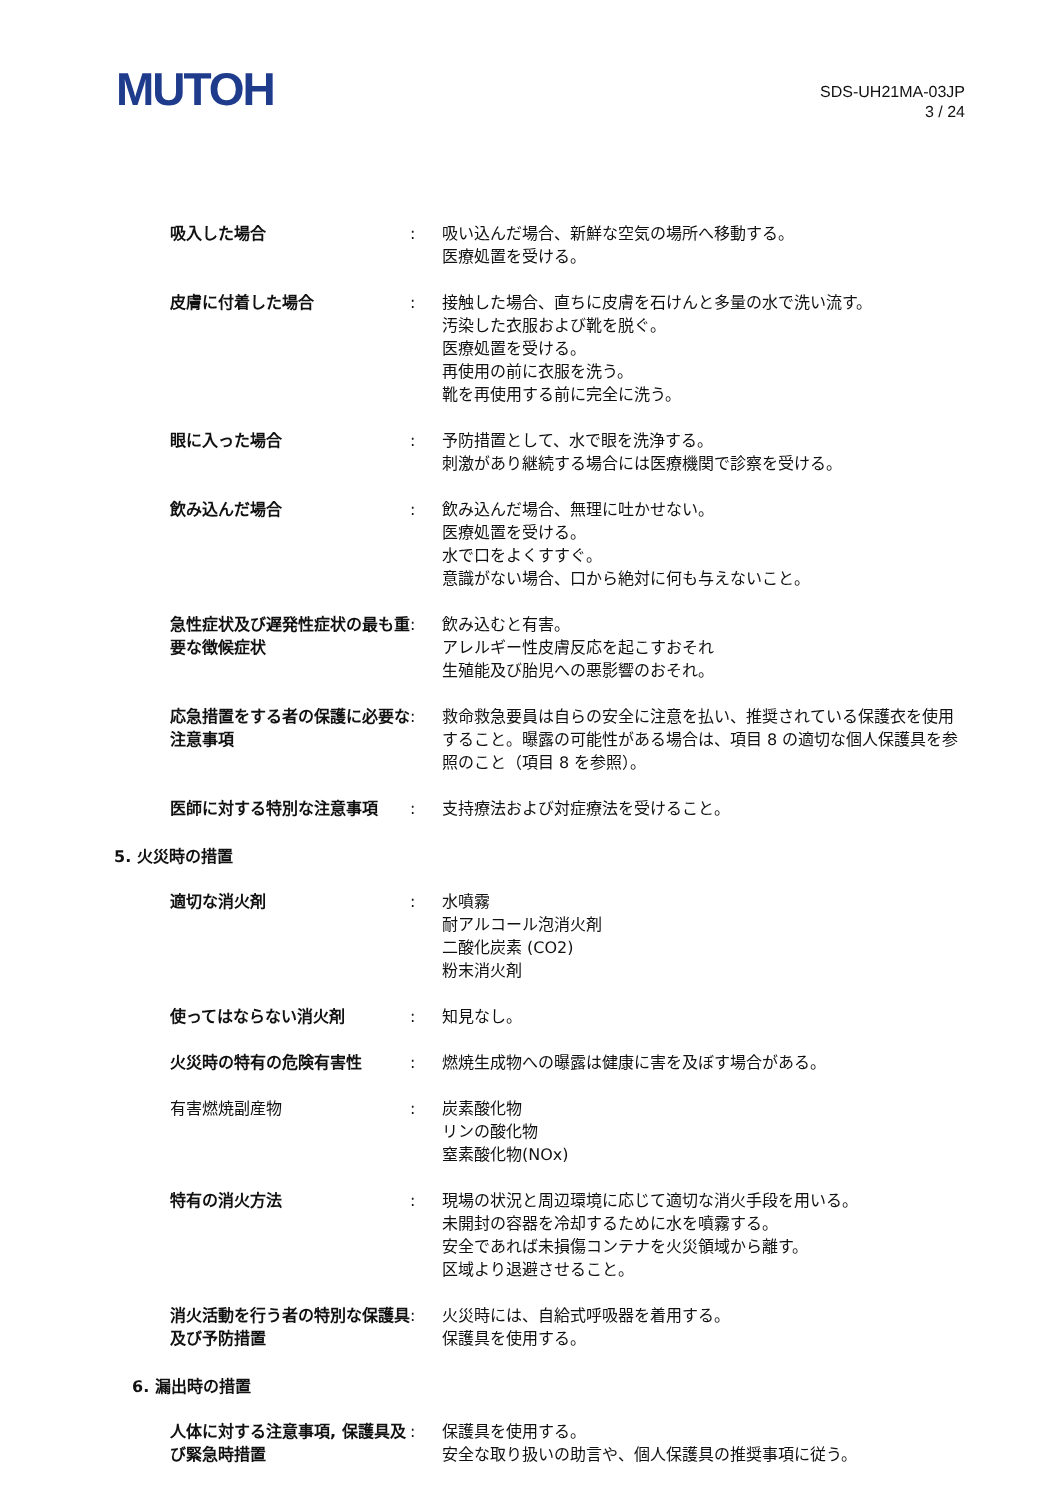MUTOH
SDS-UH21MA-03JP
3 / 24
吸入した場合 : 吸い込んだ場合、新鮮な空気の場所へ移動する。
医療処置を受ける。
皮膚に付着した場合 : 接触した場合、直ちに皮膚を石けんと多量の水で洗い流す。
汚染した衣服および靴を脱ぐ。
医療処置を受ける。
再使用の前に衣服を洗う。
靴を再使用する前に完全に洗う。
眼に入った場合 : 予防措置として、水で眼を洗浄する。
刺激があり継続する場合には医療機関で診察を受ける。
飲み込んだ場合 : 飲み込んだ場合、無理に吐かせない。
医療処置を受ける。
水で口をよくすすぐ。
意識がない場合、口から絶対に何も与えないこと。
急性症状及び遅発性症状の最も重要な徴候症状
: 飲み込むと有害。
アレルギー性皮膚反応を起こすおそれ
生殖能及び胎児への悪影響のおそれ。
応急措置をする者の保護に必要な注意事項
: 救命救急要員は自らの安全に注意を払い、推奨されている保護衣を使用すること。曝露の可能性がある場合は、項目 8 の適切な個人保護具を参照のこと（項目 8 を参照）。
医師に対する特別な注意事項 : 支持療法および対症療法を受けること。
5. 火災時の措置
適切な消火剤 : 水噴霧
耐アルコール泡消火剤
二酸化炭素 (CO2)
粉末消火剤
使ってはならない消火剤 : 知見なし。
火災時の特有の危険有害性 : 燃焼生成物への曝露は健康に害を及ぼす場合がある。
有害燃焼副産物 : 炭素酸化物
リンの酸化物
窒素酸化物(NOx)
特有の消火方法 : 現場の状況と周辺環境に応じて適切な消火手段を用いる。
未開封の容器を冷却するために水を噴霧する。
安全であれば未損傷コンテナを火災領域から離す。
区域より退避させること。
消火活動を行う者の特別な保護具及び予防措置
: 火災時には、自給式呼吸器を着用する。
保護具を使用する。
6. 漏出時の措置
人体に対する注意事項, 保護具及び緊急時措置
: 保護具を使用する。
安全な取り扱いの助言や、個人保護具の推奨事項に従う。